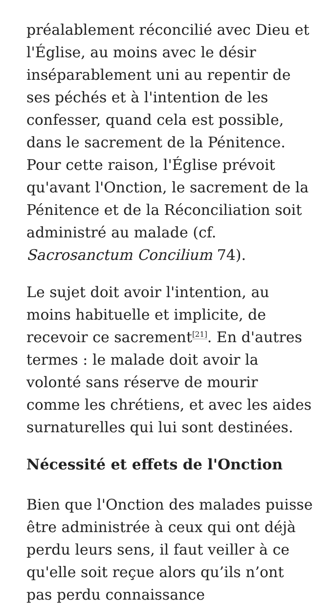préalablement réconcilié avec Dieu et l'Église, au moins avec le désir inséparablement uni au repentir de ses péchés et à l'intention de les confesser, quand cela est possible, dans le sacrement de la Pénitence. Pour cette raison, l'Église prévoit qu'avant l'Onction, le sacrement de la Pénitence et de la Réconciliation soit administré au malade (cf. Sacrosanctum Concilium 74).
Le sujet doit avoir l'intention, au moins habituelle et implicite, de recevoir ce sacrement<sup>[21]</sup>. En d'autres termes : le malade doit avoir la volonté sans réserve de mourir comme les chrétiens, et avec les aides surnaturelles qui lui sont destinées.
Nécessité et effets de l'Onction
Bien que l'Onction des malades puisse être administrée à ceux qui ont déjà perdu leurs sens, il faut veiller à ce qu'elle soit reçue alors qu’ils n’ont pas perdu connaissance